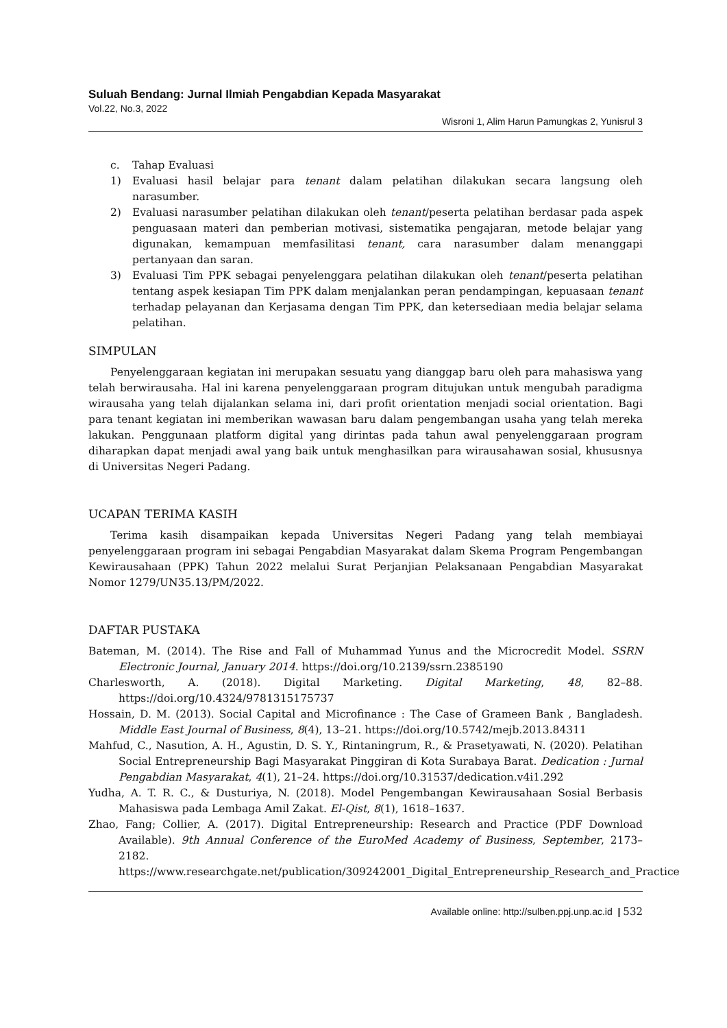Suluah Bendang: Jurnal Ilmiah Pengabdian Kepada Masyarakat
Vol.22, No.3, 2022
Wisroni 1, Alim Harun Pamungkas 2, Yunisrul 3
c. Tahap Evaluasi
1) Evaluasi hasil belajar para tenant dalam pelatihan dilakukan secara langsung oleh narasumber.
2) Evaluasi narasumber pelatihan dilakukan oleh tenant/peserta pelatihan berdasar pada aspek penguasaan materi dan pemberian motivasi, sistematika pengajaran, metode belajar yang digunakan, kemampuan memfasilitasi tenant, cara narasumber dalam menanggapi pertanyaan dan saran.
3) Evaluasi Tim PPK sebagai penyelenggara pelatihan dilakukan oleh tenant/peserta pelatihan tentang aspek kesiapan Tim PPK dalam menjalankan peran pendampingan, kepuasaan tenant terhadap pelayanan dan Kerjasama dengan Tim PPK, dan ketersediaan media belajar selama pelatihan.
SIMPULAN
Penyelenggaraan kegiatan ini merupakan sesuatu yang dianggap baru oleh para mahasiswa yang telah berwirausaha. Hal ini karena penyelenggaraan program ditujukan untuk mengubah paradigma wirausaha yang telah dijalankan selama ini, dari profit orientation menjadi social orientation. Bagi para tenant kegiatan ini memberikan wawasan baru dalam pengembangan usaha yang telah mereka lakukan. Penggunaan platform digital yang dirintas pada tahun awal penyelenggaraan program diharapkan dapat menjadi awal yang baik untuk menghasilkan para wirausahawan sosial, khususnya di Universitas Negeri Padang.
UCAPAN TERIMA KASIH
Terima kasih disampaikan kepada Universitas Negeri Padang yang telah membiayai penyelenggaraan program ini sebagai Pengabdian Masyarakat dalam Skema Program Pengembangan Kewirausahaan (PPK) Tahun 2022 melalui Surat Perjanjian Pelaksanaan Pengabdian Masyarakat Nomor 1279/UN35.13/PM/2022.
DAFTAR PUSTAKA
Bateman, M. (2014). The Rise and Fall of Muhammad Yunus and the Microcredit Model. SSRN Electronic Journal, January 2014. https://doi.org/10.2139/ssrn.2385190
Charlesworth, A. (2018). Digital Marketing. Digital Marketing, 48, 82–88. https://doi.org/10.4324/9781315175737
Hossain, D. M. (2013). Social Capital and Microfinance : The Case of Grameen Bank , Bangladesh. Middle East Journal of Business, 8(4), 13–21. https://doi.org/10.5742/mejb.2013.84311
Mahfud, C., Nasution, A. H., Agustin, D. S. Y., Rintaningrum, R., & Prasetyawati, N. (2020). Pelatihan Social Entrepreneurship Bagi Masyarakat Pinggiran di Kota Surabaya Barat. Dedication : Jurnal Pengabdian Masyarakat, 4(1), 21–24. https://doi.org/10.31537/dedication.v4i1.292
Yudha, A. T. R. C., & Dusturiya, N. (2018). Model Pengembangan Kewirausahaan Sosial Berbasis Mahasiswa pada Lembaga Amil Zakat. El-Qist, 8(1), 1618–1637.
Zhao, Fang; Collier, A. (2017). Digital Entrepreneurship: Research and Practice (PDF Download Available). 9th Annual Conference of the EuroMed Academy of Business, September, 2173–2182. https://www.researchgate.net/publication/309242001_Digital_Entrepreneurship_Research_and_Practice
Available online: http://sulben.ppj.unp.ac.id | 532